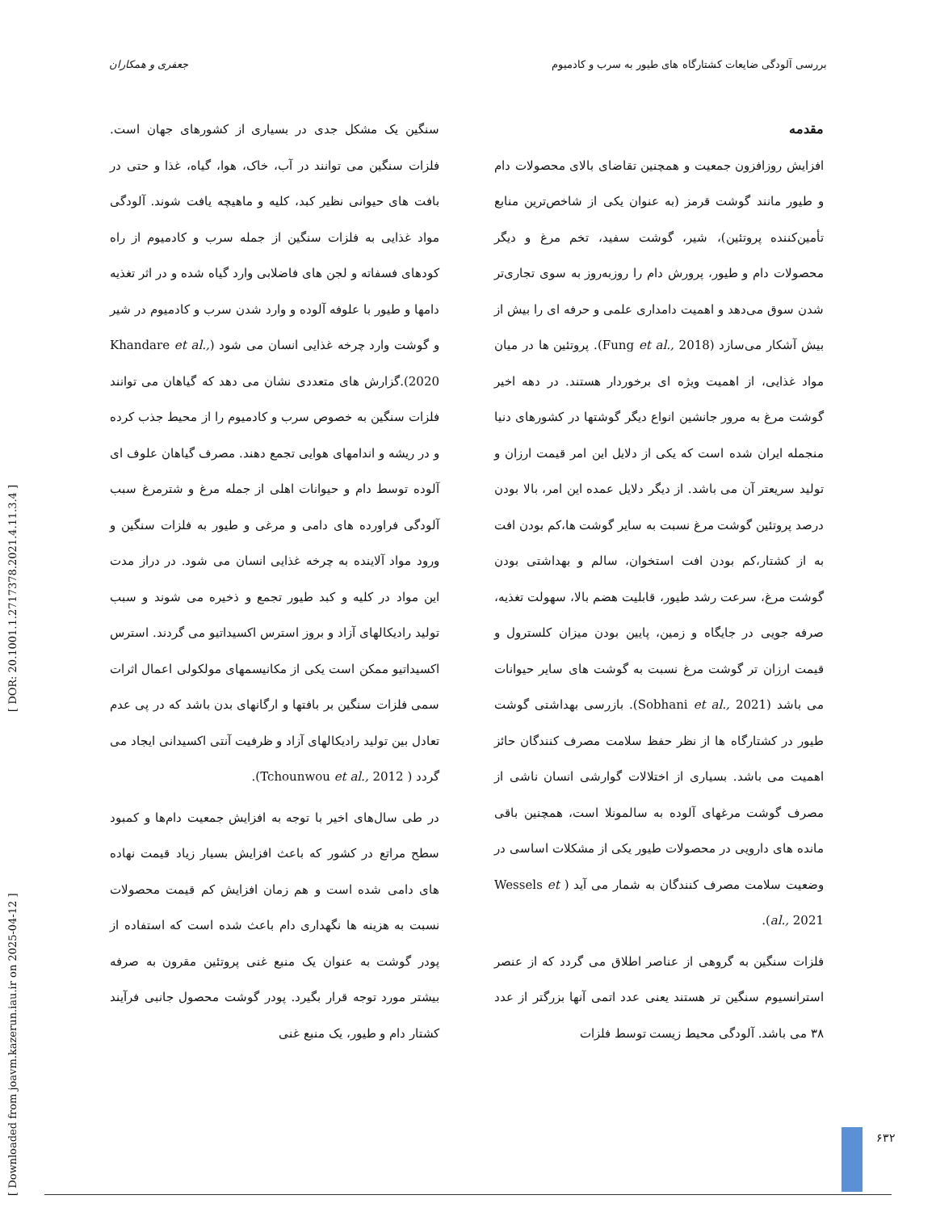بررسی آلودگی ضایعات کشتارگاه های طیور به سرب و کادمیوم جعفری و همکاران
مقدمه
افزایش روزافزون جمعیت و همچنین تقاضای بالای محصولات دام و طیور مانند گوشت قرمز (به عنوان یکی از شاخص‌ترین منابع تأمین‌کننده پروتئین)، شیر، گوشت سفید، تخم مرغ و دیگر محصولات دام و طیور، پرورش دام را روزبه‌روز به سوی تجاری‌تر شدن سوق می‌دهد و اهمیت دامداری علمی و حرفه ای را بیش از بیش آشکار می‌سازد (Fung et al., 2018). پروتئین ها در میان مواد غذایی، از اهمیت ویژه ای برخوردار هستند. در دهه اخیر گوشت مرغ به مرور جانشین انواع دیگر گوشتها در کشورهای دنیا منجمله ایران شده است که یکی از دلایل این امر قیمت ارزان و تولید سریعتر آن می باشد. از دیگر دلایل عمده این امر، بالا بودن درصد پروتئین گوشت مرغ نسبت به سایر گوشت ها،کم بودن افت به از کشتار،کم بودن افت استخوان، سالم و بهداشتی بودن گوشت مرغ، سرعت رشد طیور، قابلیت هضم بالا، سهولت تغذیه، صرفه جویی در جایگاه و زمین، پایین بودن میزان کلسترول و قیمت ارزان تر گوشت مرغ نسبت به گوشت های سایر حیوانات می باشد (Sobhani et al., 2021). بازرسی بهداشتی گوشت طیور در کشتارگاه ها از نظر حفظ سلامت مصرف کنندگان حائز اهمیت می باشد. بسیاری از اختلالات گوارشی انسان ناشی از مصرف گوشت مرغهای آلوده به سالمونلا است، همچنین باقی مانده های دارویی در محصولات طیور یکی از مشکلات اساسی در وضعیت سلامت مصرف کنندگان به شمار می آید ( Wessels et al., 2021).
فلزات سنگین به گروهی از عناصر اطلاق می گردد که از عنصر استرانسیوم سنگین تر هستند یعنی عدد اتمی آنها بزرگتر از عدد ۳۸ می باشد. آلودگی محیط زیست توسط فلزات
سنگین یک مشکل جدی در بسیاری از کشورهای جهان است. فلزات سنگین می توانند در آب، خاک، هوا، گیاه، غذا و حتی در بافت های حیوانی نظیر کبد، کلیه و ماهیچه یافت شوند. آلودگی مواد غذایی به فلزات سنگین از جمله سرب و کادمیوم از راه کودهای فسفاته و لجن های فاضلابی وارد گیاه شده و در اثر تغذیه دامها و طیور با علوفه آلوده و وارد شدن سرب و کادمیوم در شیر و گوشت وارد چرخه غذایی انسان می شود (Khandare et al., 2020).گزارش های متعددی نشان می دهد که گیاهان می توانند فلزات سنگین به خصوص سرب و کادمیوم را از محیط جذب کرده و در ریشه و اندامهای هوایی تجمع دهند. مصرف گیاهان علوف ای آلوده توسط دام و حیوانات اهلی از جمله مرغ و شترمرغ سبب آلودگی فراورده های دامی و مرغی و طیور به فلزات سنگین و ورود مواد آلاینده به چرخه غذایی انسان می شود. در دراز مدت این مواد در کلیه و کبد طیور تجمع و ذخیره می شوند و سبب تولید رادیکالهای آزاد و بروز استرس اکسیداتیو می گردند. استرس اکسیداتیو ممکن است یکی از مکانیسمهای مولکولی اعمال اثرات سمی فلزات سنگین بر بافتها و ارگانهای بدن باشد که در پی عدم تعادل بین تولید رادیکالهای آزاد و ظرفیت آنتی اکسیدانی ایجاد می گردد ( Tchounwou et al., 2012).
در طی سال‌های اخیر با توجه به افزایش جمعیت دام‌ها و کمبود سطح مراتع در کشور که باعث افزایش بسیار زیاد قیمت نهاده های دامی شده است و هم زمان افزایش کم قیمت محصولات نسبت به هزینه ها نگهداری دام باعث شده است که استفاده از پودر گوشت به عنوان یک منبع غنی پروتئین مقرون به صرفه بیشتر مورد توجه قرار بگیرد. پودر گوشت محصول جانبی فرآیند کشتار دام و طیور، یک منبع غنی
[ Downloaded from joavm.kazerun.iau.ir on 2025-04-12 ] [ DOR: 20.1001.1.2717378.2021.4.11.3.4 ]
۶۳۲